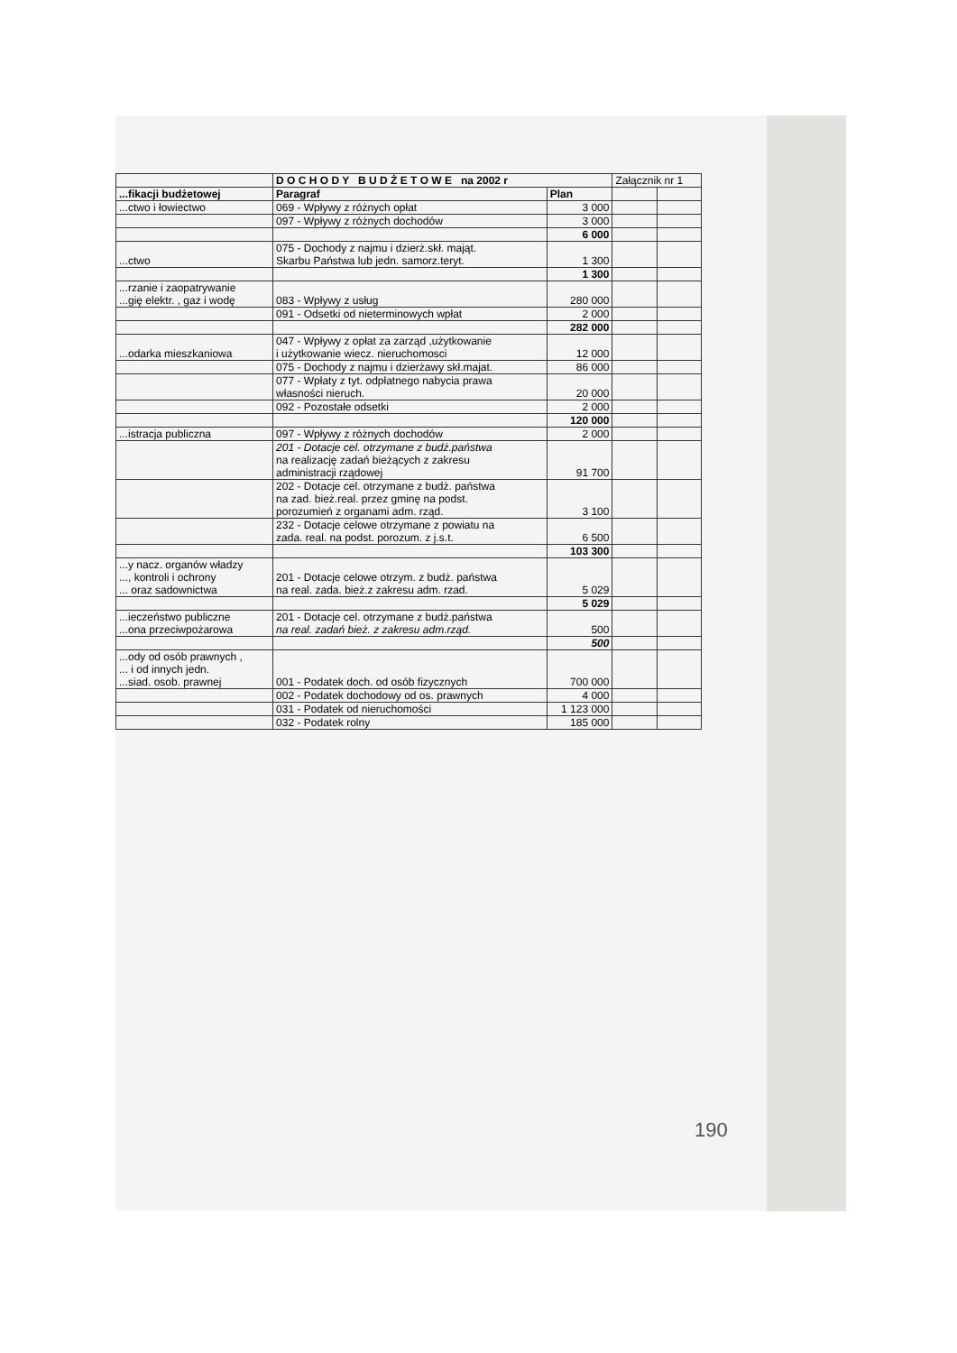| | D O C H O D Y B U D Ż E T O W E na 2002 r | | Załącznik nr 1 | |
| ...fikacji budżetowej | Paragraf | Plan | | |
| ...ctwo i łowiectwo | 069 - Wpływy z różnych opłat | 3 000 | | |
| | 097 - Wpływy z różnych dochodów | 3 000 | | |
| | | 6 000 | | |
| ...ctwo | 075 - Dochody z najmu i dzierż.skł. mająt. Skarbu Państwa lub jedn. samorz.teryt. | 1 300 | | |
| | | 1 300 | | |
| ...rzanie i zaopatrywanie ...gię elektr. , gaz i wodę | 083 - Wpływy z usług | 280 000 | | |
| | 091 - Odsetki od nieterminowych wpłat | 2 000 | | |
| | | 282 000 | | |
| ...odarka mieszkaniowa | 047 - Wpływy z opłat za zarząd ,użytkowanie i użytkowanie wiecz. nieruchomosci | 12 000 | | |
| | 075 - Dochody z najmu i dzierżawy skł.majat. | 86 000 | | |
| | 077 - Wpłaty z tyt. odpłatnego nabycia prawa własności nieruch. | 20 000 | | |
| | 092 - Pozostałe odsetki | 2 000 | | |
| | | 120 000 | | |
| ...istracja publiczna | 097 - Wpływy z różnych dochodów | 2 000 | | |
| | 201 - Dotacje cel. otrzymane z budż.państwa na realizację zadań bieżących z zakresu administracji rządowej | 91 700 | | |
| | 202 - Dotacje cel. otrzymane z budż. państwa na zad. bież.real. przez gminę na podst. porozumień z organami adm. rząd. | 3 100 | | |
| | 232 - Dotacje celowe otrzymane z powiatu na zada. real. na podst. porozum. z j.s.t. | 6 500 | | |
| | | 103 300 | | |
| ...y nacz. organów władzy ..., kontroli i ochrony ... oraz sadownictwa | 201 - Dotacje celowe otrzym. z budż. państwa na real. zada. bież.z zakresu adm. rzad. | 5 029 | | |
| | | 5 029 | | |
| ...ieczeństwo publiczne ...ona przeciwpożarowa | 201 - Dotacje cel. otrzymane z budż.państwa na real. zadań bież. z zakresu adm.rząd. | 500 | | |
| | | 500 | | |
| ...ody od osób prawnych , ... i od innych jedn. ...siad. osob. prawnej | 001 - Podatek doch. od osób fizycznych | 700 000 | | |
| | 002 - Podatek dochodowy od os. prawnych | 4 000 | | |
| | 031 - Podatek od nieruchomości | 1 123 000 | | |
| | 032 - Podatek rolny | 185 000 | | |
190